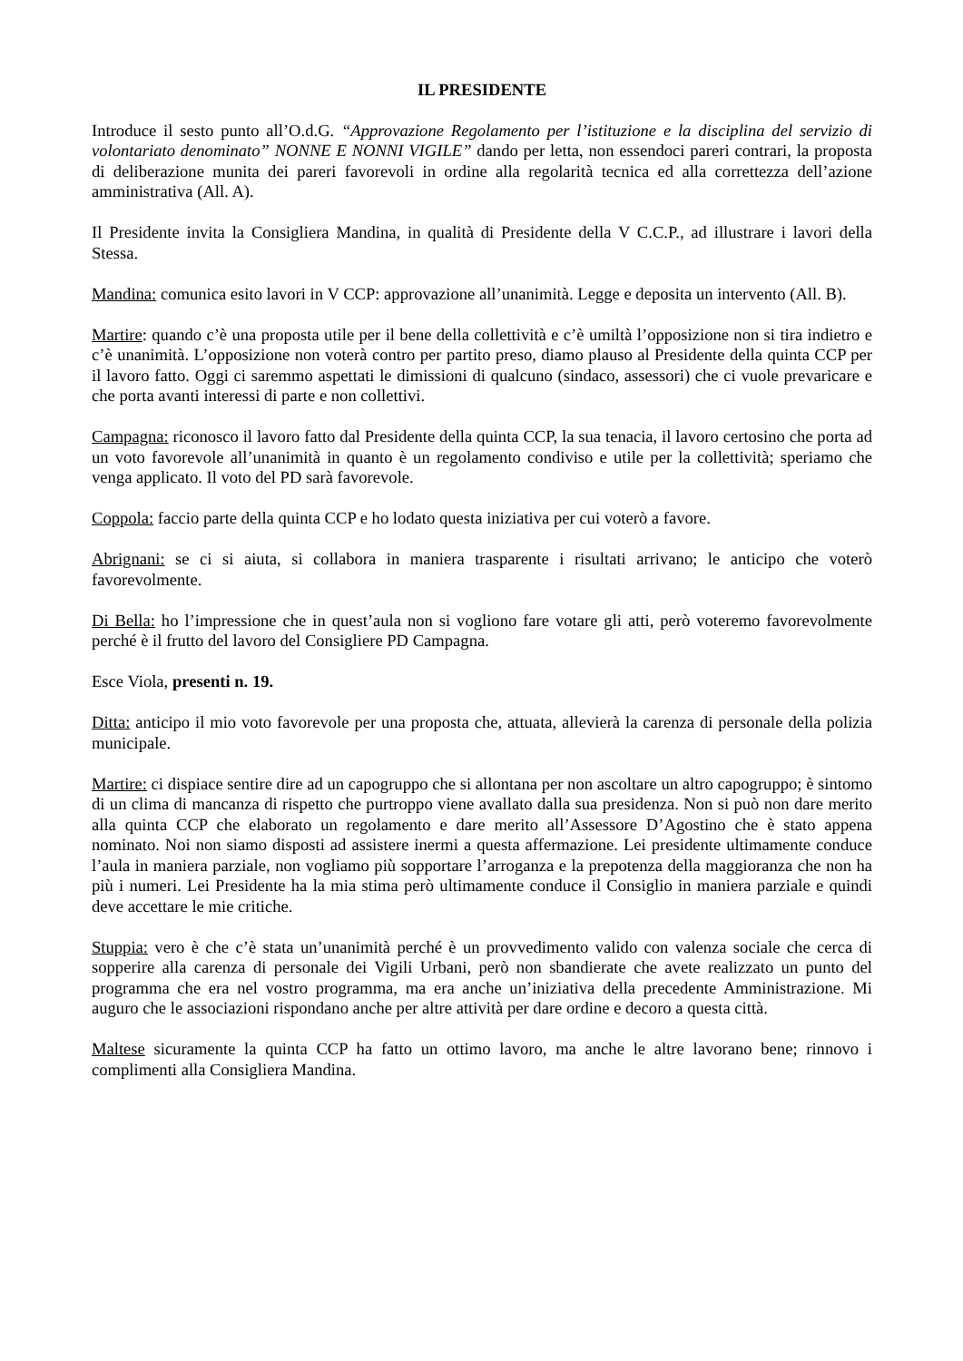IL PRESIDENTE
Introduce il sesto punto all’O.d.G. “Approvazione Regolamento per l’istituzione e la disciplina del servizio di volontariato denominato” NONNE E NONNI VIGILE” dando per letta, non essendoci pareri contrari, la proposta di deliberazione munita dei pareri favorevoli in ordine alla regolarità tecnica ed alla correttezza dell’azione amministrativa (All. A).
Il Presidente invita la Consigliera Mandina, in qualità di Presidente della V C.C.P., ad illustrare i lavori della Stessa.
Mandina: comunica esito lavori in V CCP: approvazione all’unanimità. Legge e deposita un intervento (All. B).
Martire: quando c’è una proposta utile per il bene della collettività e c’è umiltà l’opposizione non si tira indietro e c’è unanimità. L’opposizione non voterà contro per partito preso, diamo plauso al Presidente della quinta CCP per il lavoro fatto. Oggi ci saremmo aspettati le dimissioni di qualcuno (sindaco, assessori) che ci vuole prevaricare e che porta avanti interessi di parte e non collettivi.
Campagna: riconosco il lavoro fatto dal Presidente della quinta CCP, la sua tenacia, il lavoro certosino che porta ad un voto favorevole all’unanimità in quanto è un regolamento condiviso e utile per la collettività; speriamo che venga applicato. Il voto del PD sarà favorevole.
Coppola: faccio parte della quinta CCP e ho lodato questa iniziativa per cui voterò a favore.
Abrignani: se ci si aiuta, si collabora in maniera trasparente i risultati arrivano; le anticipo che voterò favorevolmente.
Di Bella: ho l’impressione che in quest’aula non si vogliono fare votare gli atti, però voteremo favorevolmente perché è il frutto del lavoro del Consigliere PD Campagna.
Esce Viola, presenti n. 19.
Ditta: anticipo il mio voto favorevole per una proposta che, attuata, allevierà la carenza di personale della polizia municipale.
Martire: ci dispiace sentire dire ad un capogruppo che si allontana per non ascoltare un altro capogruppo; è sintomo di un clima di mancanza di rispetto che purtroppo viene avallato dalla sua presidenza. Non si può non dare merito alla quinta CCP che elaborato un regolamento e dare merito all’Assessore D’Agostino che è stato appena nominato. Noi non siamo disposti ad assistere inermi a questa affermazione. Lei presidente ultimamente conduce l’aula in maniera parziale, non vogliamo più sopportare l’arroganza e la prepotenza della maggioranza che non ha più i numeri. Lei Presidente ha la mia stima però ultimamente conduce il Consiglio in maniera parziale e quindi deve accettare le mie critiche.
Stuppia: vero è che c’è stata un’unanimità perché è un provvedimento valido con valenza sociale che cerca di sopperire alla carenza di personale dei Vigili Urbani, però non sbandierate che avete realizzato un punto del programma che era nel vostro programma, ma era anche un’iniziativa della precedente Amministrazione. Mi auguro che le associazioni rispondano anche per altre attività per dare ordine e decoro a questa città.
Maltese sicuramente la quinta CCP ha fatto un ottimo lavoro, ma anche le altre lavorano bene; rinnovo i complimenti alla Consigliera Mandina.